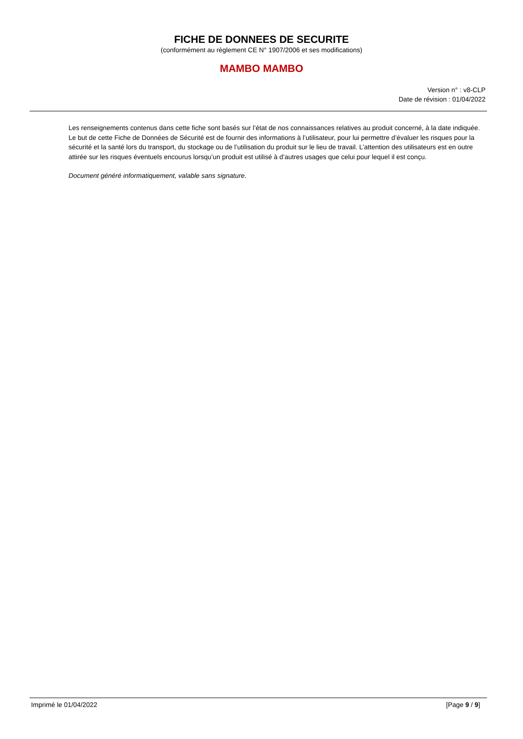FICHE DE DONNEES DE SECURITE
(conformément au règlement CE N° 1907/2006 et ses modifications)
MAMBO MAMBO
Version n° : v8-CLP
Date de révision : 01/04/2022
Les renseignements contenus dans cette fiche sont basés sur l’état de nos connaissances relatives au produit concerné, à la date indiquée. Le but de cette Fiche de Données de Sécurité est de fournir des informations à l’utilisateur, pour lui permettre d’évaluer les risques pour la sécurité et la santé lors du transport, du stockage ou de l’utilisation du produit sur le lieu de travail. L’attention des utilisateurs est en outre attirée sur les risques éventuels encourus lorsqu’un produit est utilisé à d’autres usages que celui pour lequel il est conçu.
Document généré informatiquement, valable sans signature.
Imprimé le 01/04/2022 [Page 9 / 9]